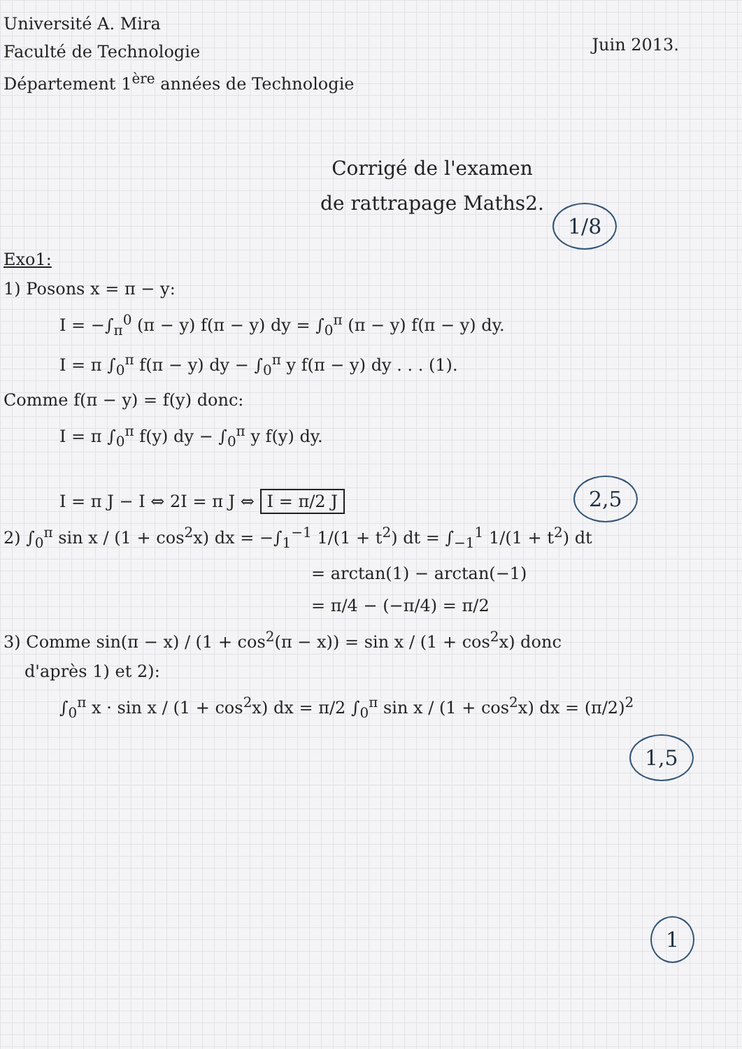Université A. Mira
Faculté de Technologie
Département 1<sup>ère</sup> années de Technologie
Juin 2013.
Corrigé de l'examen
de rattrapage Maths2.
1/8
Exo1:
1) Posons x = π − y:
I = −∫<sub>π</sub><sup>0</sup> (π − y) f(π − y) dy = ∫<sub>0</sub><sup>π</sup> (π − y) f(π − y) dy.
I = π ∫<sub>0</sub><sup>π</sup> f(π − y) dy − ∫<sub>0</sub><sup>π</sup> y f(π − y) dy . . . (1).
Comme f(π − y) = f(y) donc:
2,5
I = π ∫<sub>0</sub><sup>π</sup> f(y) dy − ∫<sub>0</sub><sup>π</sup> y f(y) dy.
I = π J − I ⇔ 2I = π J ⇔ I = π/2 J
2) ∫<sub>0</sub><sup>π</sup> sin x / (1 + cos<sup>2</sup>x) dx = −∫<sub>1</sub><sup>−1</sup> 1/(1 + t<sup>2</sup>) dt = ∫<sub>−1</sub><sup>1</sup> 1/(1 + t<sup>2</sup>) dt
1,5
= arctan(1) − arctan(−1)
= π/4 − (−π/4) = π/2
3) Comme sin(π − x) / (1 + cos<sup>2</sup>(π − x)) = sin x / (1 + cos<sup>2</sup>x) donc
d'après 1) et 2):
1
∫<sub>0</sub><sup>π</sup> x · sin x / (1 + cos<sup>2</sup>x) dx = π/2 ∫<sub>0</sub><sup>π</sup> sin x / (1 + cos<sup>2</sup>x) dx = (π/2)<sup>2</sup>